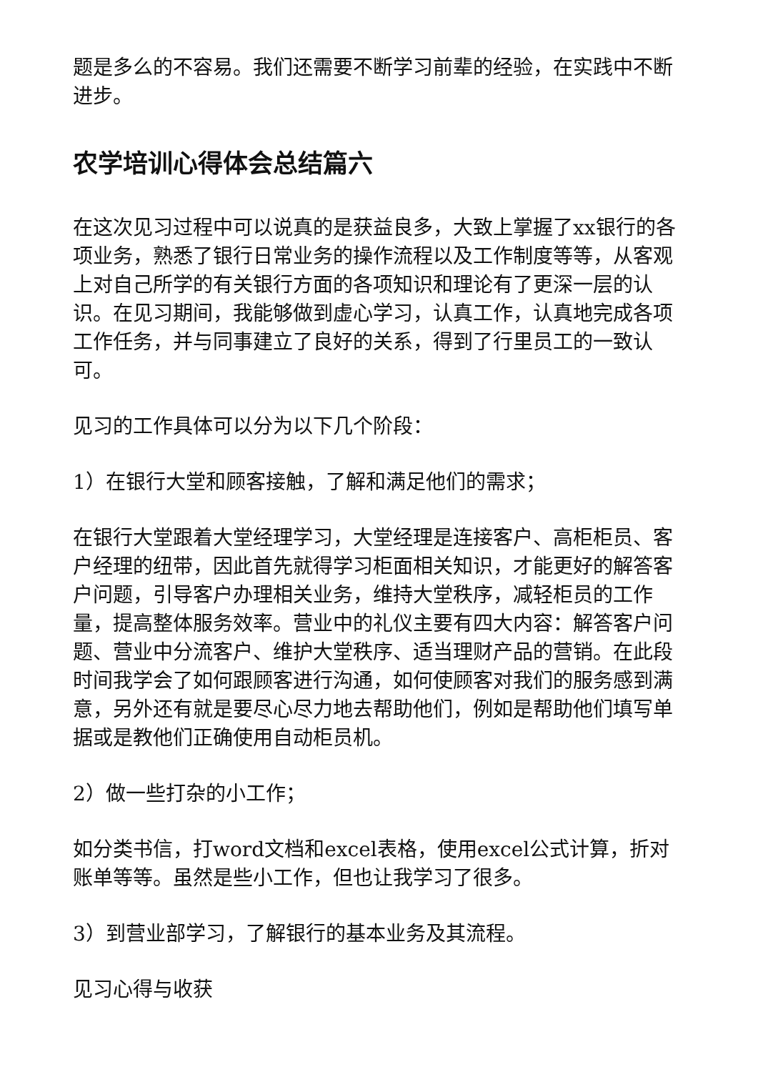题是多么的不容易。我们还需要不断学习前辈的经验，在实践中不断进步。
农学培训心得体会总结篇六
在这次见习过程中可以说真的是获益良多，大致上掌握了xx银行的各项业务，熟悉了银行日常业务的操作流程以及工作制度等等，从客观上对自己所学的有关银行方面的各项知识和理论有了更深一层的认识。在见习期间，我能够做到虚心学习，认真工作，认真地完成各项工作任务，并与同事建立了良好的关系，得到了行里员工的一致认可。
见习的工作具体可以分为以下几个阶段：
1）在银行大堂和顾客接触，了解和满足他们的需求；
在银行大堂跟着大堂经理学习，大堂经理是连接客户、高柜柜员、客户经理的纽带，因此首先就得学习柜面相关知识，才能更好的解答客户问题，引导客户办理相关业务，维持大堂秩序，减轻柜员的工作量，提高整体服务效率。营业中的礼仪主要有四大内容：解答客户问题、营业中分流客户、维护大堂秩序、适当理财产品的营销。在此段时间我学会了如何跟顾客进行沟通，如何使顾客对我们的服务感到满意，另外还有就是要尽心尽力地去帮助他们，例如是帮助他们填写单据或是教他们正确使用自动柜员机。
2）做一些打杂的小工作；
如分类书信，打word文档和excel表格，使用excel公式计算，折对账单等等。虽然是些小工作，但也让我学习了很多。
3）到营业部学习，了解银行的基本业务及其流程。
见习心得与收获